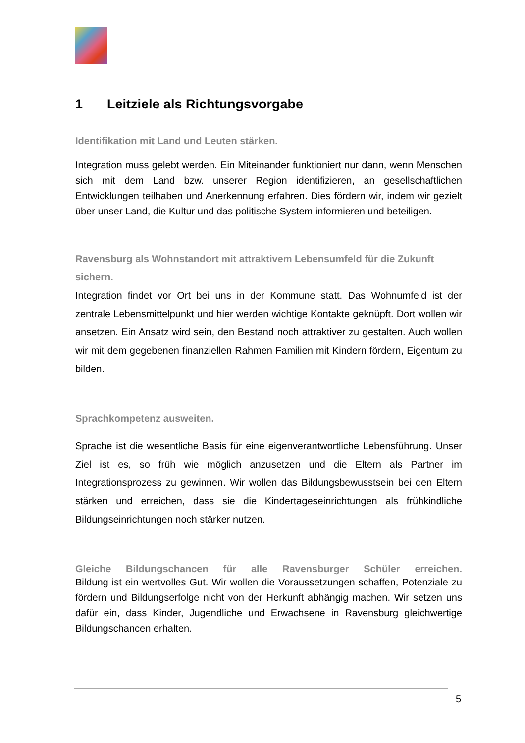1 Leitziele als Richtungsvorgabe
Identifikation mit Land und Leuten stärken.
Integration muss gelebt werden. Ein Miteinander funktioniert nur dann, wenn Menschen sich mit dem Land bzw. unserer Region identifizieren, an gesellschaftlichen Entwicklungen teilhaben und Anerkennung erfahren. Dies fördern wir, indem wir gezielt über unser Land, die Kultur und das politische System informieren und beteiligen.
Ravensburg als Wohnstandort mit attraktivem Lebensumfeld für die Zukunft sichern.
Integration findet vor Ort bei uns in der Kommune statt. Das Wohnumfeld ist der zentrale Lebensmittelpunkt und hier werden wichtige Kontakte geknüpft. Dort wollen wir ansetzen. Ein Ansatz wird sein, den Bestand noch attraktiver zu gestalten. Auch wollen wir mit dem gegebenen finanziellen Rahmen Familien mit Kindern fördern, Eigentum zu bilden.
Sprachkompetenz ausweiten.
Sprache ist die wesentliche Basis für eine eigenverantwortliche Lebensführung. Unser Ziel ist es, so früh wie möglich anzusetzen und die Eltern als Partner im Integrationsprozess zu gewinnen. Wir wollen das Bildungsbewusstsein bei den Eltern stärken und erreichen, dass sie die Kindertageseinrichtungen als frühkindliche Bildungseinrichtungen noch stärker nutzen.
Gleiche Bildungschancen für alle Ravensburger Schüler erreichen.
Bildung ist ein wertvolles Gut. Wir wollen die Voraussetzungen schaffen, Potenziale zu fördern und Bildungserfolge nicht von der Herkunft abhängig machen. Wir setzen uns dafür ein, dass Kinder, Jugendliche und Erwachsene in Ravensburg gleichwertige Bildungschancen erhalten.
5